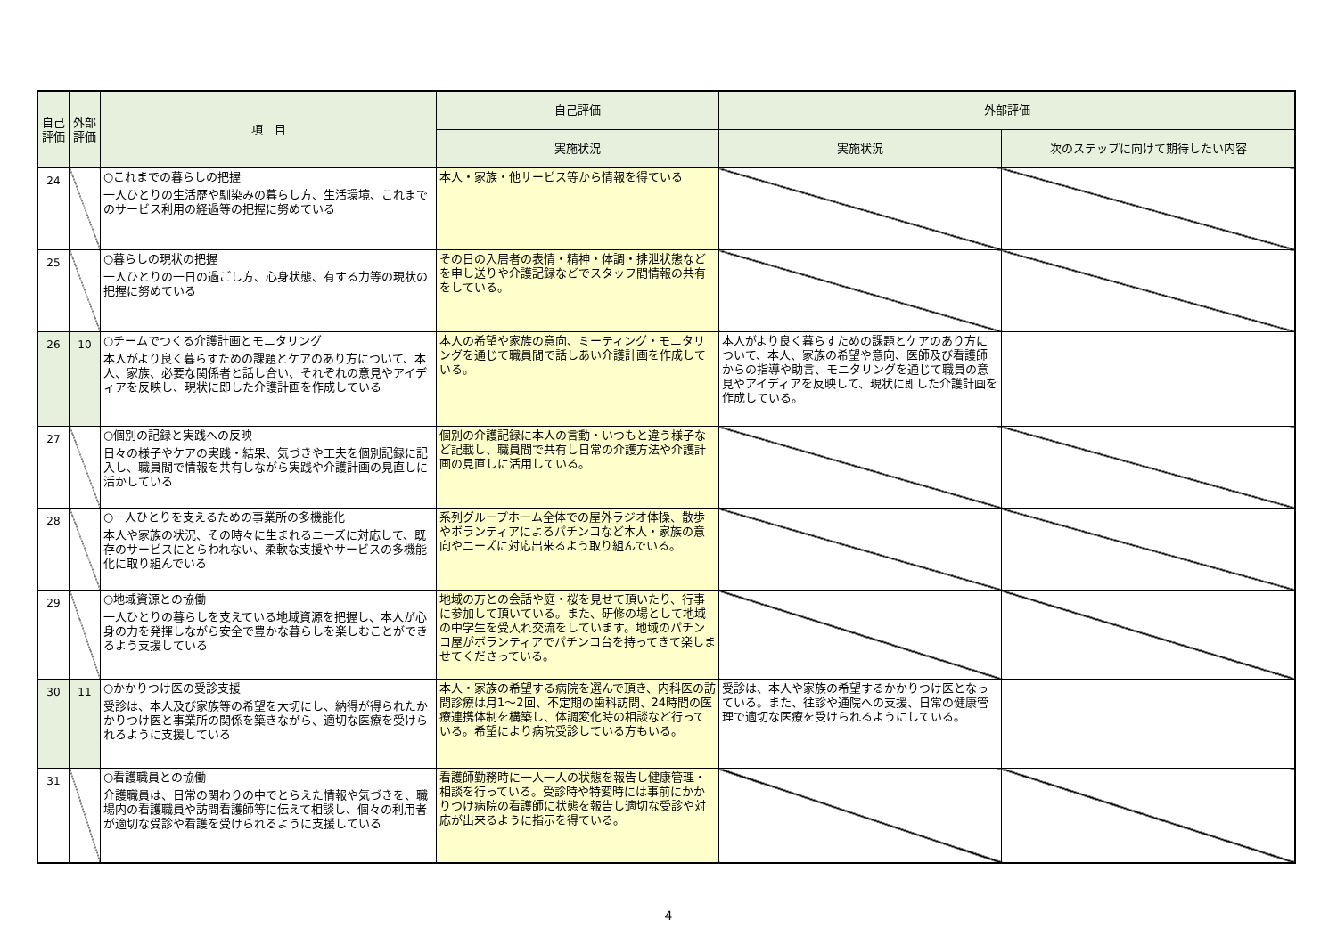| 自己評価 | 外部評価 | 項 目 | 自己評価 | 外部評価 | |
| --- | --- | --- | --- | --- | --- |
| | | | 実施状況 | 実施状況 | 次のステップに向けて期待したい内容 |
| 24 | | ○これまでの暮らしの把握 一人ひとりの生活歴や馴染みの暮らし方、生活環境、これまでのサービス利用の経過等の把握に努めている | 本人・家族・他サービス等から情報を得ている | | |
| 25 | | ○暮らしの現状の把握 一人ひとりの一日の過ごし方、心身状態、有する力等の現状の把握に努めている | その日の入居者の表情・精神・体調・排泄状態などを申し送りや介護記録などでスタッフ間情報の共有をしている。 | | |
| 26 | 10 | ○チームでつくる介護計画とモニタリング 本人がより良く暮らすための課題とケアのあり方について、本人、家族、必要な関係者と話し合い、それぞれの意見やアイディアを反映し、現状に即した介護計画を作成している | 本人の希望や家族の意向、ミーティング・モニタリングを通じて職員間で話しあい介護計画を作成している。 | 本人がより良く暮らすための課題とケアのあり方について、本人、家族の希望や意向、医師及び看護師からの指導や助言、モニタリングを通じて職員の意見やアイディアを反映して、現状に即した介護計画を作成している。 | |
| 27 | | ○個別の記録と実践への反映 日々の様子やケアの実践・結果、気づきや工夫を個別記録に記入し、職員間で情報を共有しながら実践や介護計画の見直しに活かしている | 個別の介護記録に本人の言動・いつもと違う様子など記載し、職員間で共有し日常の介護方法や介護計画の見直しに活用している。 | | |
| 28 | | ○一人ひとりを支えるための事業所の多機能化 本人や家族の状況、その時々に生まれるニーズに対応して、既存のサービスにとらわれない、柔軟な支援やサービスの多機能化に取り組んでいる | 系列グループホーム全体での屋外ラジオ体操、散歩やボランティアによるパチンコなど本人・家族の意向やニーズに対応出来るよう取り組んでいる。 | | |
| 29 | | ○地域資源との協働 一人ひとりの暮らしを支えている地域資源を把握し、本人が心身の力を発揮しながら安全で豊かな暮らしを楽しむことができるよう支援している | 地域の方との会話や庭・桜を見せて頂いたり、行事に参加して頂いている。また、研修の場として地域の中学生を受入れ交流をしています。地域のパチンコ屋がボランティアでパチンコ台を持ってきて楽しませてくださっている。 | | |
| 30 | 11 | ○かかりつけ医の受診支援 受診は、本人及び家族等の希望を大切にし、納得が得られたかかりつけ医と事業所の関係を築きながら、適切な医療を受けられるように支援している | 本人・家族の希望する病院を選んで頂き、内科医の訪問診療は月1～2回、不定期の歯科訪問、24時間の医療連携体制を構築し、体調変化時の相談など行っている。希望により病院受診している方もいる。 | 受診は、本人や家族の希望するかかりつけ医となっている。また、往診や通院への支援、日常の健康管理で適切な医療を受けられるようにしている。 | |
| 31 | | ○看護職員との協働 介護職員は、日常の関わりの中でとらえた情報や気づきを、職場内の看護職員や訪問看護師等に伝えて相談し、個々の利用者が適切な受診や看護を受けられるように支援している | 看護師勤務時に一人一人の状態を報告し健康管理・相談を行っている。受診時や特変時には事前にかかりつけ病院の看護師に状態を報告し適切な受診や対応が出来るように指示を得ている。 | | |
4